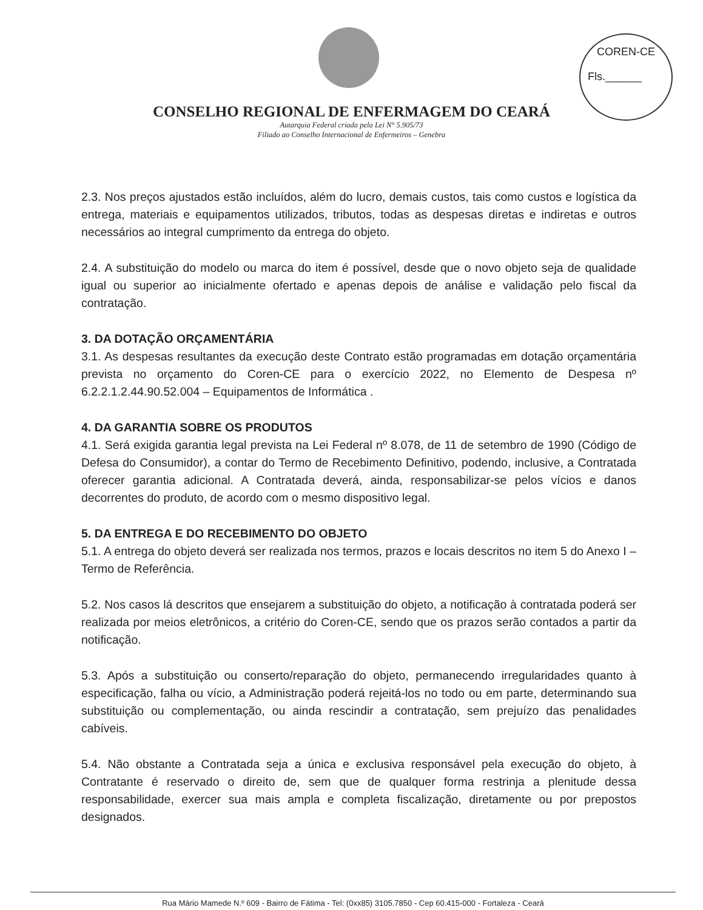COREN-CE
Fls.______
CONSELHO REGIONAL DE ENFERMAGEM DO CEARÁ
Autarquia Federal criada pela Lei N° 5.905/73
Filiado ao Conselho Internacional de Enfermeiros – Genebra
2.3. Nos preços ajustados estão incluídos, além do lucro, demais custos, tais como custos e logística da entrega, materiais e equipamentos utilizados, tributos, todas as despesas diretas e indiretas e outros necessários ao integral cumprimento da entrega do objeto.
2.4. A substituição do modelo ou marca do item é possível, desde que o novo objeto seja de qualidade igual ou superior ao inicialmente ofertado e apenas depois de análise e validação pelo fiscal da contratação.
3. DA DOTAÇÃO ORÇAMENTÁRIA
3.1. As despesas resultantes da execução deste Contrato estão programadas em dotação orçamentária prevista no orçamento do Coren-CE para o exercício 2022, no Elemento de Despesa nº 6.2.2.1.2.44.90.52.004 – Equipamentos de Informática .
4. DA GARANTIA SOBRE OS PRODUTOS
4.1. Será exigida garantia legal prevista na Lei Federal nº 8.078, de 11 de setembro de 1990 (Código de Defesa do Consumidor), a contar do Termo de Recebimento Definitivo, podendo, inclusive, a Contratada oferecer garantia adicional. A Contratada deverá, ainda, responsabilizar-se pelos vícios e danos decorrentes do produto, de acordo com o mesmo dispositivo legal.
5. DA ENTREGA E DO RECEBIMENTO DO OBJETO
5.1. A entrega do objeto deverá ser realizada nos termos, prazos e locais descritos no item 5 do Anexo I – Termo de Referência.
5.2. Nos casos lá descritos que ensejarem a substituição do objeto, a notificação à contratada poderá ser realizada por meios eletrônicos, a critério do Coren-CE, sendo que os prazos serão contados a partir da notificação.
5.3. Após a substituição ou conserto/reparação do objeto, permanecendo irregularidades quanto à especificação, falha ou vício, a Administração poderá rejeitá-los no todo ou em parte, determinando sua substituição ou complementação, ou ainda rescindir a contratação, sem prejuízo das penalidades cabíveis.
5.4. Não obstante a Contratada seja a única e exclusiva responsável pela execução do objeto, à Contratante é reservado o direito de, sem que de qualquer forma restrinja a plenitude dessa responsabilidade, exercer sua mais ampla e completa fiscalização, diretamente ou por prepostos designados.
Rua Mário Mamede N.º 609 - Bairro de Fátima - Tel: (0xx85) 3105.7850 - Cep 60.415-000 - Fortaleza - Ceará